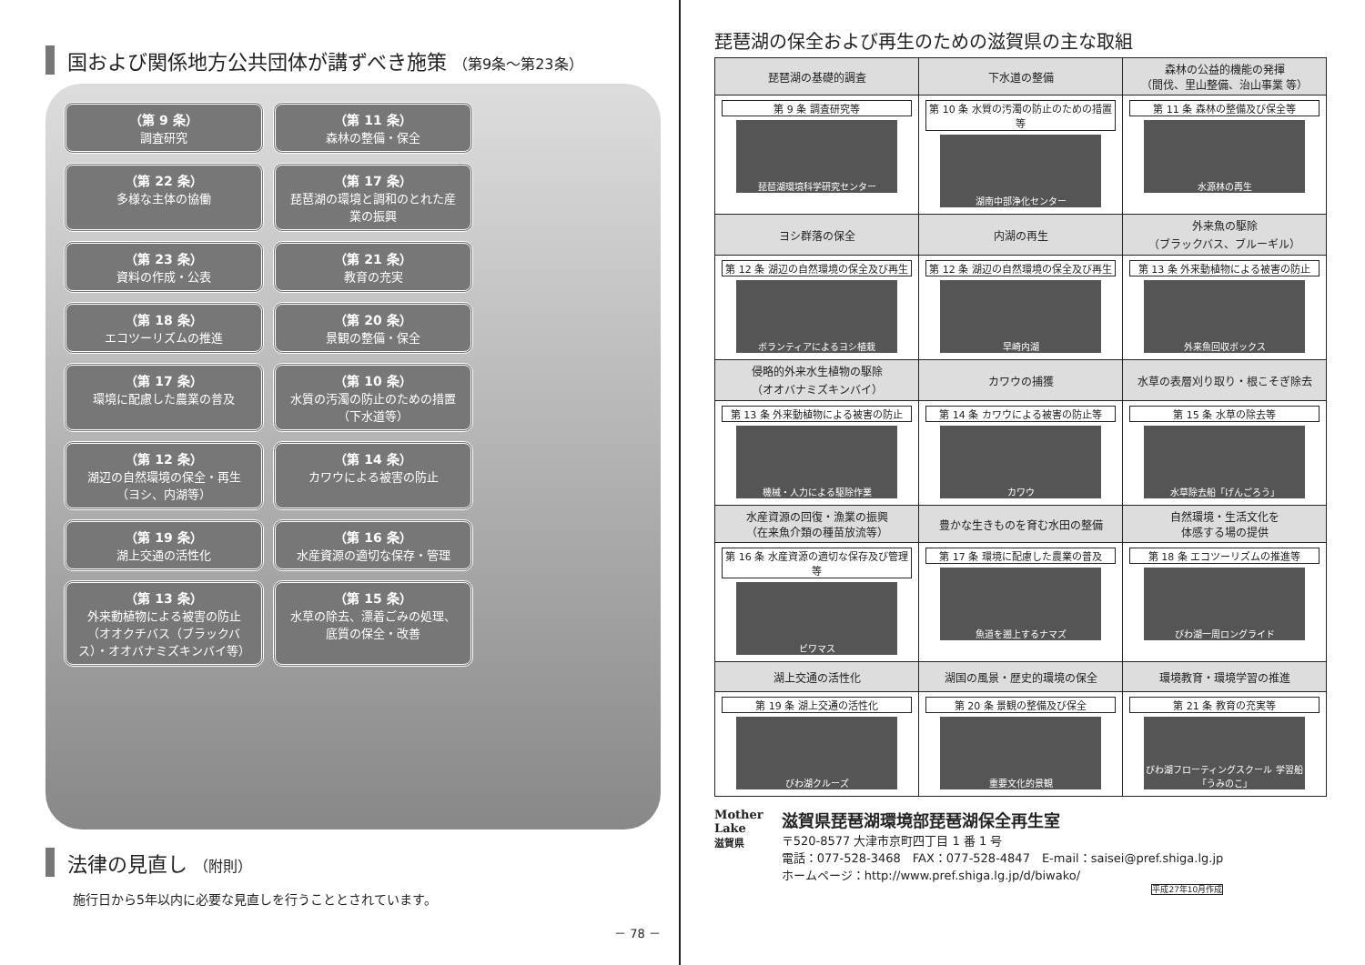国および関係地方公共団体が講ずべき施策 （第9条～第23条）
（第 9 条）
調査研究
（第 11 条）
森林の整備・保全
（第 22 条）
多様な主体の協働
（第 17 条）
琵琶湖の環境と調和のとれた産業の振興
（第 23 条）
資料の作成・公表
（第 21 条）
教育の充実
（第 18 条）
エコツーリズムの推進
（第 20 条）
景観の整備・保全
（第 17 条）
環境に配慮した農業の普及
（第 10 条）
水質の汚濁の防止のための措置（下水道等）
（第 12 条）
湖辺の自然環境の保全・再生（ヨシ、内湖等）
（第 14 条）
カワウによる被害の防止
（第 19 条）
湖上交通の活性化
（第 16 条）
水産資源の適切な保存・管理
（第 13 条）
外来動植物による被害の防止（オオクチバス（ブラックバス）・オオバナミズキンバイ等）
（第 15 条）
水草の除去、漂着ごみの処理、底質の保全・改善
法律の見直し （附則）
施行日から5年以内に必要な見直しを行うこととされています。
－ 78 －
琵琶湖の保全および再生のための滋賀県の主な取組
| 琵琶湖の基礎的調査 | 下水道の整備 | 森林の公益的機能の発揮 （間伐、里山整備、治山事業 等） |
| 第 9 条 調査研究等 琵琶湖環境科学研究センター | 第 10 条 水質の汚濁の防止のための措置等 湖南中部浄化センター | 第 11 条 森林の整備及び保全等 水源林の再生 |
| ヨシ群落の保全 | 内湖の再生 | 外来魚の駆除 （ブラックバス、ブルーギル） |
| 第 12 条 湖辺の自然環境の保全及び再生 ボランティアによるヨシ植栽 | 第 12 条 湖辺の自然環境の保全及び再生 早崎内湖 | 第 13 条 外来動植物による被害の防止 外来魚回収ボックス |
| 侵略的外来水生植物の駆除 （オオバナミズキンバイ） | カワウの捕獲 | 水草の表層刈り取り・根こそぎ除去 |
| 第 13 条 外来動植物による被害の防止 機械・人力による駆除作業 | 第 14 条 カワウによる被害の防止等 カワウ | 第 15 条 水草の除去等 水草除去船「げんごろう」 |
| 水産資源の回復・漁業の振興 （在来魚介類の種苗放流等） | 豊かな生きものを育む水田の整備 | 自然環境・生活文化を 体感する場の提供 |
| 第 16 条 水産資源の適切な保存及び管理等 ビワマス | 第 17 条 環境に配慮した農業の普及 魚道を遡上するナマズ | 第 18 条 エコツーリズムの推進等 びわ湖一周ロングライド |
| 湖上交通の活性化 | 湖国の風景・歴史的環境の保全 | 環境教育・環境学習の推進 |
| 第 19 条 湖上交通の活性化 びわ湖クルーズ | 第 20 条 景観の整備及び保全 重要文化的景観 | 第 21 条 教育の充実等 びわ湖フローティングスクール 学習船「うみのこ」 |
Mother
Lake
滋賀県
滋賀県琵琶湖環境部琵琶湖保全再生室
〒520-8577 大津市京町四丁目 1 番 1 号
電話：077-528-3468　FAX：077-528-4847　E-mail：saisei@pref.shiga.lg.jp
ホームページ：http://www.pref.shiga.lg.jp/d/biwako/
平成27年10月作成